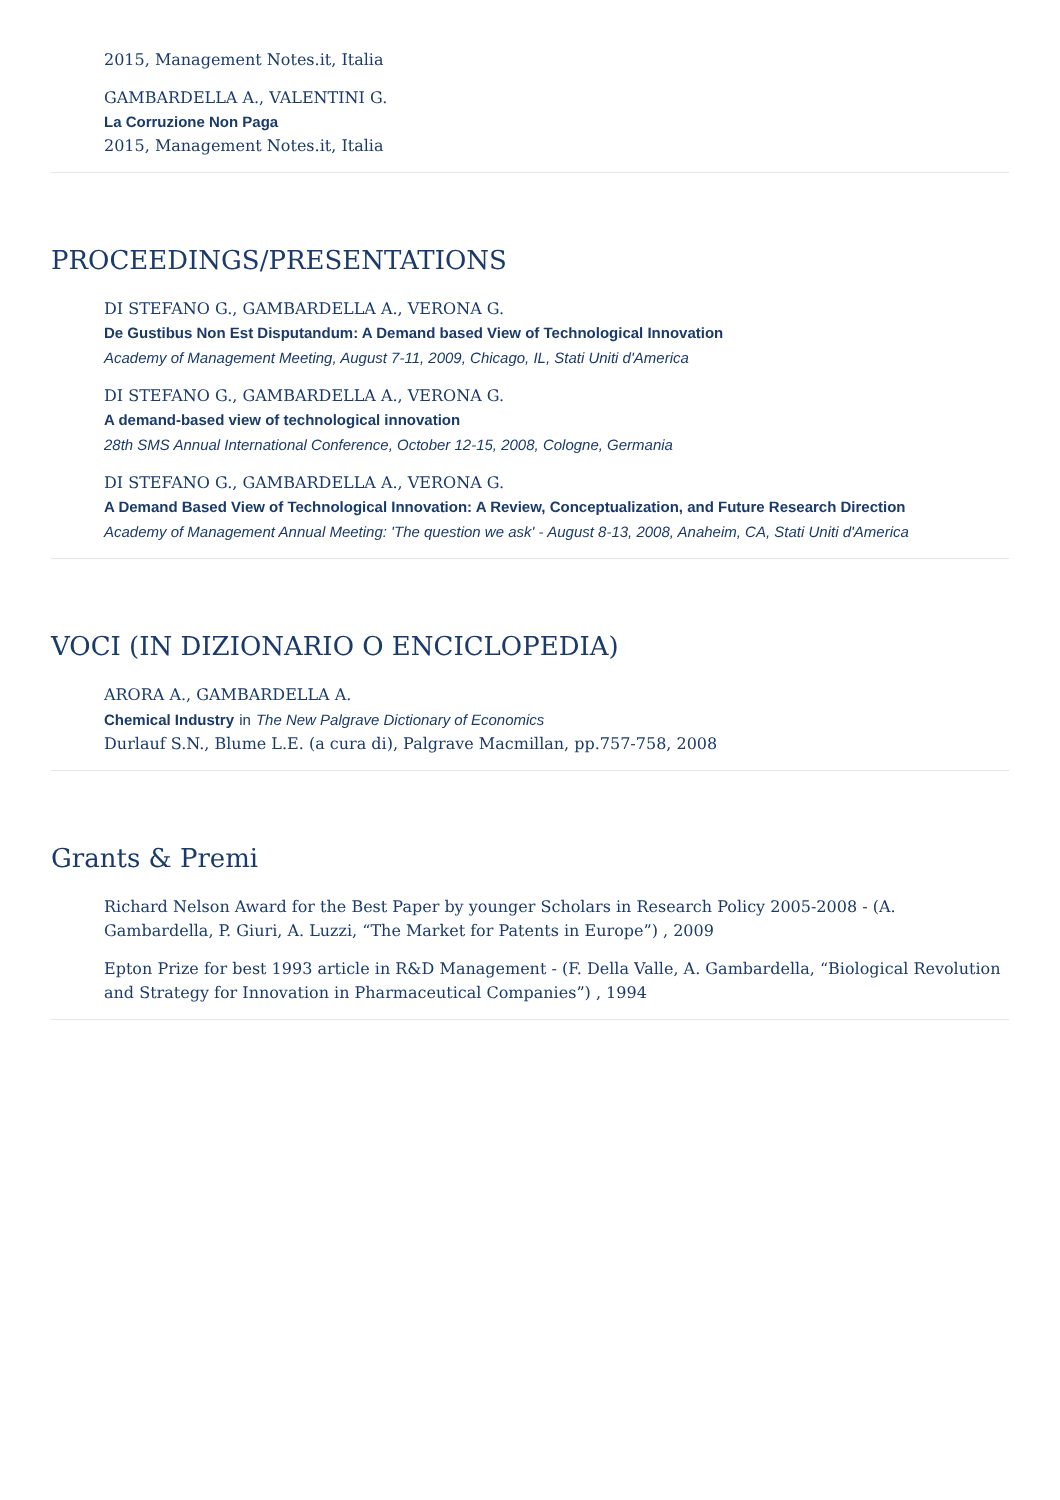2015, Management Notes.it, Italia
GAMBARDELLA A., VALENTINI G.
La Corruzione Non Paga
2015, Management Notes.it, Italia
PROCEEDINGS/PRESENTATIONS
DI STEFANO G., GAMBARDELLA A., VERONA G.
De Gustibus Non Est Disputandum: A Demand based View of Technological Innovation
Academy of Management Meeting, August 7-11, 2009, Chicago, IL, Stati Uniti d'America
DI STEFANO G., GAMBARDELLA A., VERONA G.
A demand-based view of technological innovation
28th SMS Annual International Conference, October 12-15, 2008, Cologne, Germania
DI STEFANO G., GAMBARDELLA A., VERONA G.
A Demand Based View of Technological Innovation: A Review, Conceptualization, and Future Research Direction
Academy of Management Annual Meeting: 'The question we ask' - August 8-13, 2008, Anaheim, CA, Stati Uniti d'America
VOCI (IN DIZIONARIO O ENCICLOPEDIA)
ARORA A., GAMBARDELLA A.
Chemical Industry in The New Palgrave Dictionary of Economics
Durlauf S.N., Blume L.E. (a cura di), Palgrave Macmillan, pp.757-758, 2008
Grants & Premi
Richard Nelson Award for the Best Paper by younger Scholars in Research Policy 2005-2008 - (A. Gambardella, P. Giuri, A. Luzzi, “The Market for Patents in Europe”) , 2009
Epton Prize for best 1993 article in R&D Management - (F. Della Valle, A. Gambardella, “Biological Revolution and Strategy for Innovation in Pharmaceutical Companies”) , 1994